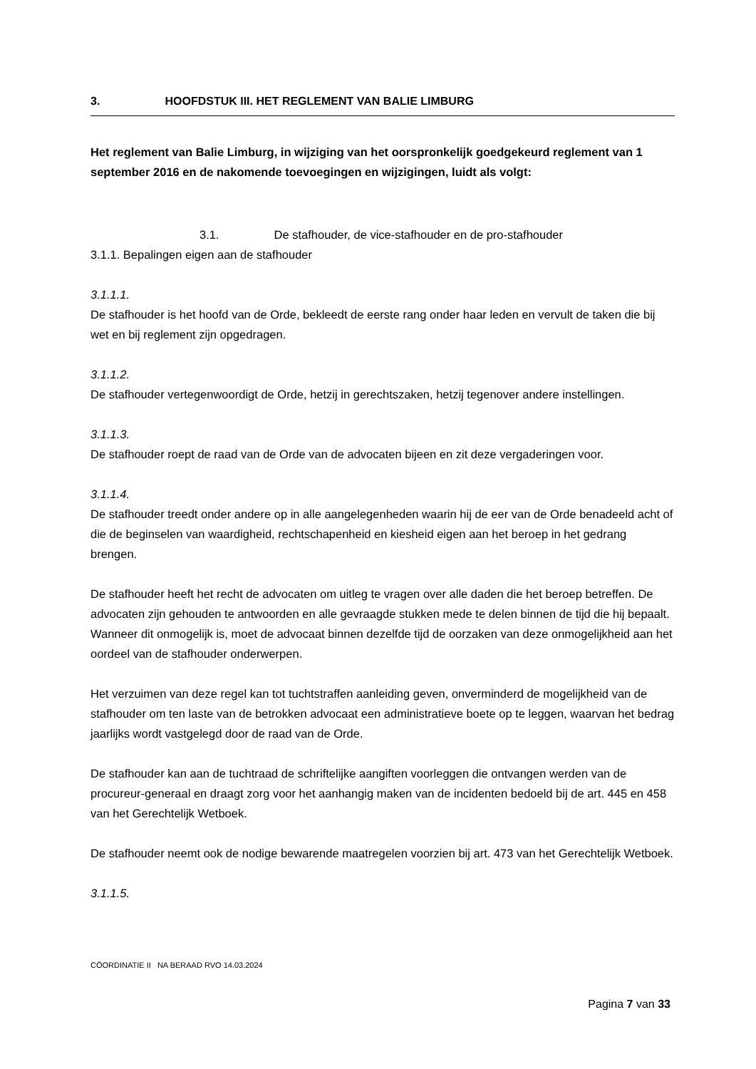3. HOOFDSTUK III. HET REGLEMENT VAN BALIE LIMBURG
Het reglement van Balie Limburg, in wijziging van het oorspronkelijk goedgekeurd reglement van 1 september 2016 en de nakomende toevoegingen en wijzigingen, luidt als volgt:
3.1. De stafhouder, de vice-stafhouder en de pro-stafhouder
3.1.1. Bepalingen eigen aan de stafhouder
3.1.1.1.
De stafhouder is het hoofd van de Orde, bekleedt de eerste rang onder haar leden en vervult de taken die bij wet en bij reglement zijn opgedragen.
3.1.1.2.
De stafhouder vertegenwoordigt de Orde, hetzij in gerechtszaken, hetzij tegenover andere instellingen.
3.1.1.3.
De stafhouder roept de raad van de Orde van de advocaten bijeen en zit deze vergaderingen voor.
3.1.1.4.
De stafhouder treedt onder andere op in alle aangelegenheden waarin hij de eer van de Orde benadeeld acht of die de beginselen van waardigheid, rechtschapenheid en kiesheid eigen aan het beroep in het gedrang brengen.
De stafhouder heeft het recht de advocaten om uitleg te vragen over alle daden die het beroep betreffen. De advocaten zijn gehouden te antwoorden en alle gevraagde stukken mede te delen binnen de tijd die hij bepaalt. Wanneer dit onmogelijk is, moet de advocaat binnen dezelfde tijd de oorzaken van deze onmogelijkheid aan het oordeel van de stafhouder onderwerpen.
Het verzuimen van deze regel kan tot tuchtstraffen aanleiding geven, onverminderd de mogelijkheid van de stafhouder om ten laste van de betrokken advocaat een administratieve boete op te leggen, waarvan het bedrag jaarlijks wordt vastgelegd door de raad van de Orde.
De stafhouder kan aan de tuchtraad de schriftelijke aangiften voorleggen die ontvangen werden van de procureur-generaal en draagt zorg voor het aanhangig maken van de incidenten bedoeld bij de art. 445 en 458 van het Gerechtelijk Wetboek.
De stafhouder neemt ook de nodige bewarende maatregelen voorzien bij art. 473 van het Gerechtelijk Wetboek.
3.1.1.5.
CÖORDINATIE II NA BERAAD RVO 14.03.2024
Pagina 7 van 33